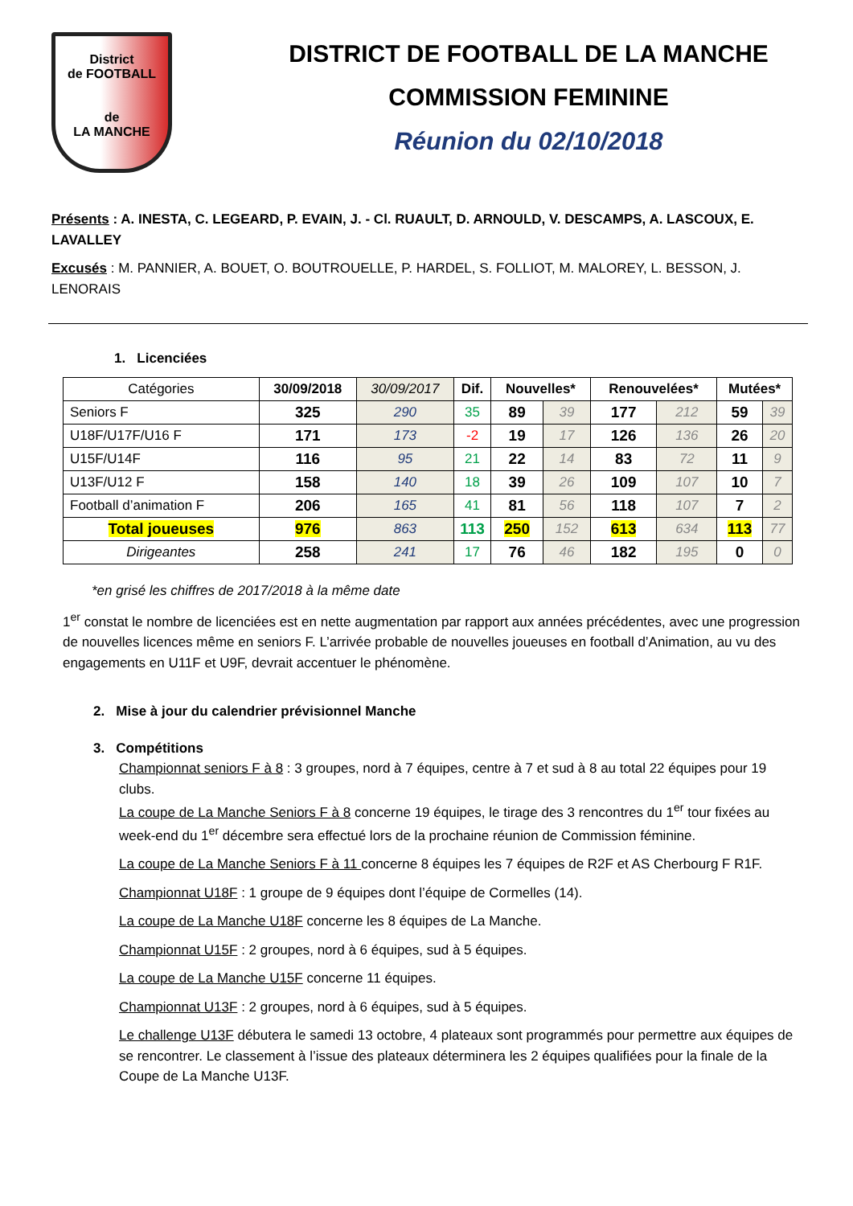District
de FOOTBALL
de
LA MANCHE
DISTRICT DE FOOTBALL DE LA MANCHE
COMMISSION FEMININE
Réunion du 02/10/2018
Présents : A. INESTA, C. LEGEARD, P. EVAIN, J. - Cl. RUAULT, D. ARNOULD, V. DESCAMPS, A. LASCOUX, E. LAVALLEY
Excusés : M. PANNIER, A. BOUET, O. BOUTROUELLE, P. HARDEL, S. FOLLIOT, M. MALOREY, L. BESSON, J. LENORAIS
1. Licenciées
| Catégories | 30/09/2018 | 30/09/2017 | Dif. | Nouvelles* | | Renouvelées* | | Mutées* | |
| --- | --- | --- | --- | --- | --- | --- | --- | --- | --- |
| Seniors F | 325 | 290 | 35 | 89 | 39 | 177 | 212 | 59 | 39 |
| U18F/U17F/U16 F | 171 | 173 | -2 | 19 | 17 | 126 | 136 | 26 | 20 |
| U15F/U14F | 116 | 95 | 21 | 22 | 14 | 83 | 72 | 11 | 9 |
| U13F/U12 F | 158 | 140 | 18 | 39 | 26 | 109 | 107 | 10 | 7 |
| Football d’animation F | 206 | 165 | 41 | 81 | 56 | 118 | 107 | 7 | 2 |
| Total joueuses | 976 | 863 | 113 | 250 | 152 | 613 | 634 | 113 | 77 |
| Dirigeantes | 258 | 241 | 17 | 76 | 46 | 182 | 195 | 0 | 0 |
*en grisé les chiffres de 2017/2018 à la même date
1<sup>er</sup> constat le nombre de licenciées est en nette augmentation par rapport aux années précédentes, avec une progression de nouvelles licences même en seniors F. L’arrivée probable de nouvelles joueuses en football d’Animation, au vu des engagements en U11F et U9F, devrait accentuer le phénomène.
2. Mise à jour du calendrier prévisionnel Manche
3. Compétitions
Championnat seniors F à 8 : 3 groupes, nord à 7 équipes, centre à 7 et sud à 8 au total 22 équipes pour 19 clubs.
La coupe de La Manche Seniors F à 8 concerne 19 équipes, le tirage des 3 rencontres du 1<sup>er</sup> tour fixées au week-end du 1<sup>er</sup> décembre sera effectué lors de la prochaine réunion de Commission féminine.
La coupe de La Manche Seniors F à 11 concerne 8 équipes les 7 équipes de R2F et AS Cherbourg F R1F.
Championnat U18F : 1 groupe de 9 équipes dont l’équipe de Cormelles (14).
La coupe de La Manche U18F concerne les 8 équipes de La Manche.
Championnat U15F : 2 groupes, nord à 6 équipes, sud à 5 équipes.
La coupe de La Manche U15F concerne 11 équipes.
Championnat U13F : 2 groupes, nord à 6 équipes, sud à 5 équipes.
Le challenge U13F débutera le samedi 13 octobre, 4 plateaux sont programmés pour permettre aux équipes de se rencontrer. Le classement à l’issue des plateaux déterminera les 2 équipes qualifiées pour la finale de la Coupe de La Manche U13F.